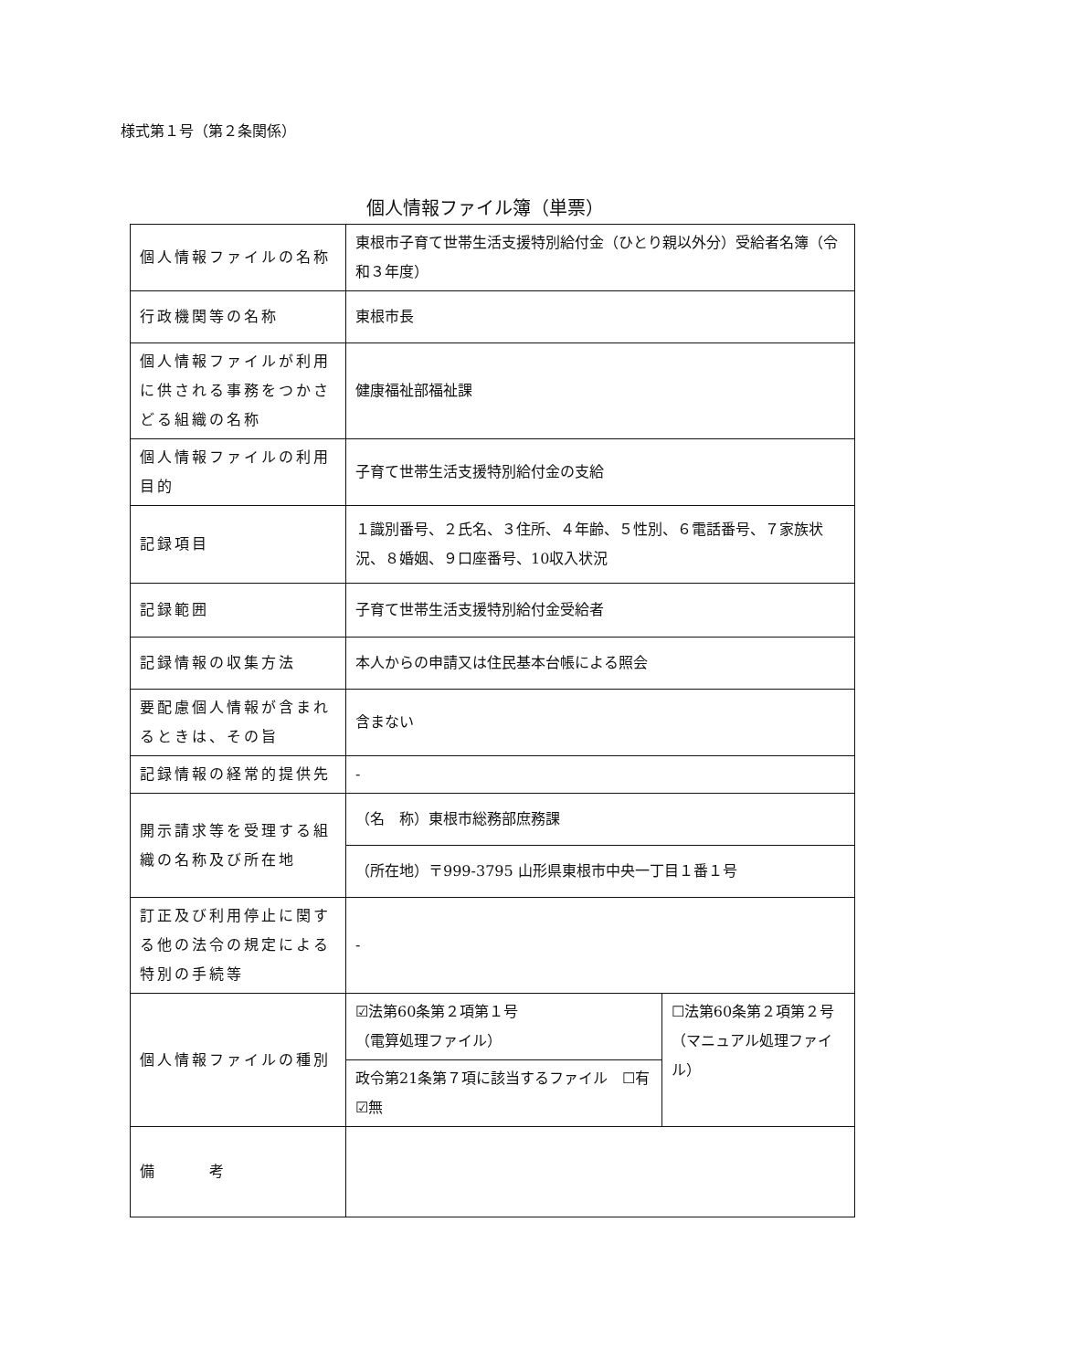様式第１号（第２条関係）
個人情報ファイル簿（単票）
| 個人情報ファイルの名称 | 東根市子育て世帯生活支援特別給付金（ひとり親以外分）受給者名簿（令和３年度） | |
| 行政機関等の名称 | 東根市長 | |
| 個人情報ファイルが利用に供される事務をつかさどる組織の名称 | 健康福祉部福祉課 | |
| 個人情報ファイルの利用目的 | 子育て世帯生活支援特別給付金の支給 | |
| 記録項目 | １識別番号、２氏名、３住所、４年齢、５性別、６電話番号、７家族状況、８婚姻、９口座番号、10収入状況 | |
| 記録範囲 | 子育て世帯生活支援特別給付金受給者 | |
| 記録情報の収集方法 | 本人からの申請又は住民基本台帳による照会 | |
| 要配慮個人情報が含まれるときは、その旨 | 含まない | |
| 記録情報の経常的提供先 | - | |
| 開示請求等を受理する組織の名称及び所在地 | （名 称）東根市総務部庶務課 | |
| | （所在地）〒999-3795 山形県東根市中央一丁目１番１号 | |
| 訂正及び利用停止に関する他の法令の規定による特別の手続等 | - | |
| 個人情報ファイルの種別 | ☑法第60条第２項第１号 （電算処理ファイル） | ☐法第60条第２項第２号 （マニュアル処理ファイル） |
| | 政令第21条第７項に該当するファイル ☐有 ☑無 | |
| 備 考 | | |